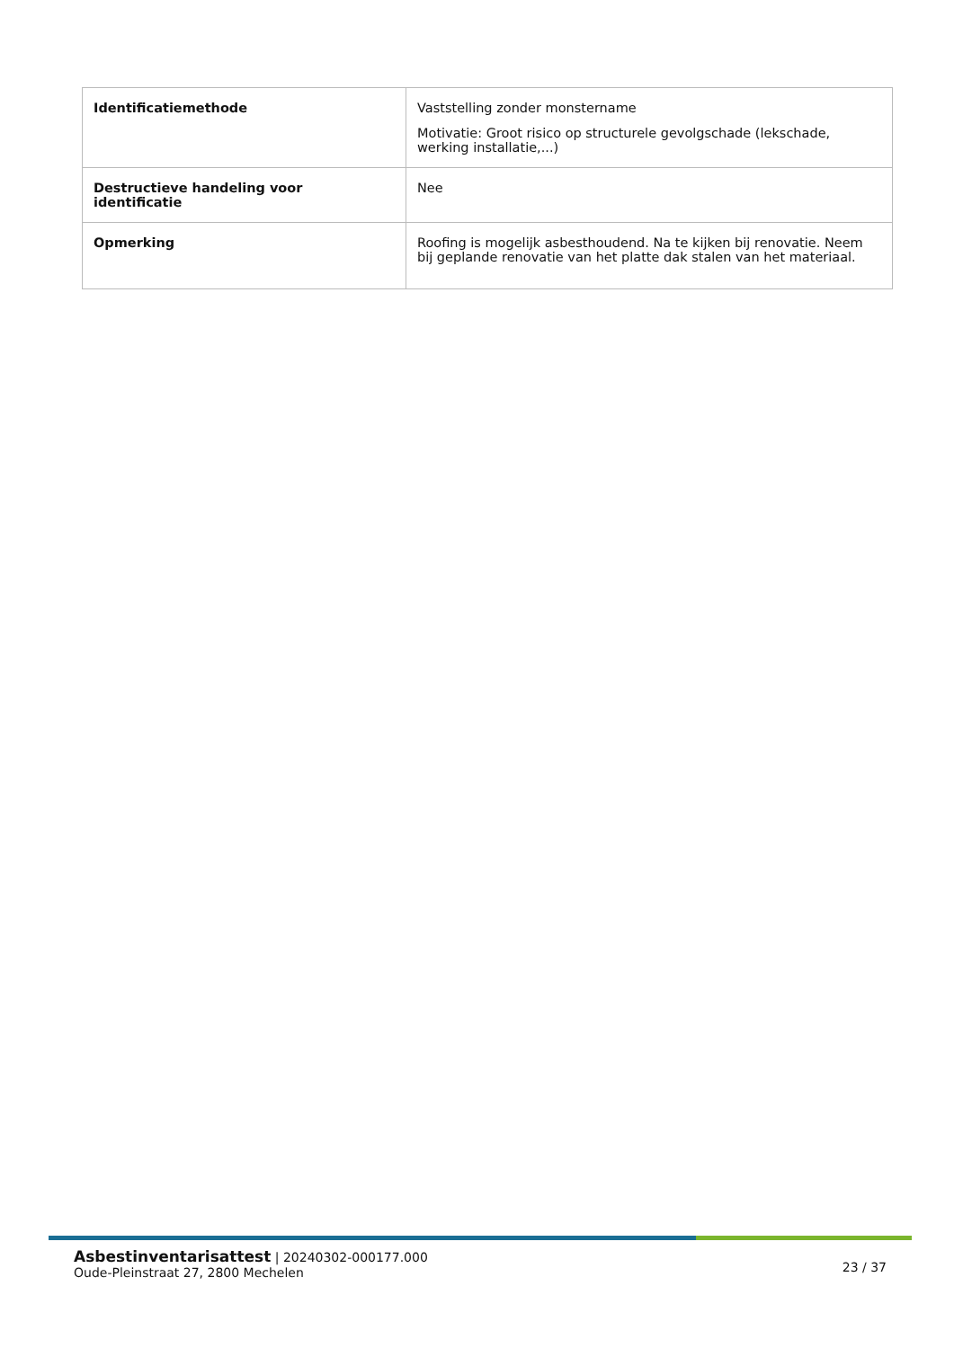| Identificatiemethode | Vaststelling zonder monstername Motivatie: Groot risico op structurele gevolgschade (lekschade, werking installatie,...) |
| Destructieve handeling voor identificatie | Nee |
| Opmerking | Roofing is mogelijk asbesthoudend. Na te kijken bij renovatie. Neem bij geplande renovatie van het platte dak stalen van het materiaal. |
Asbestinventarisattest | 20240302-000177.000
Oude-Pleinstraat 27, 2800 Mechelen
23 / 37